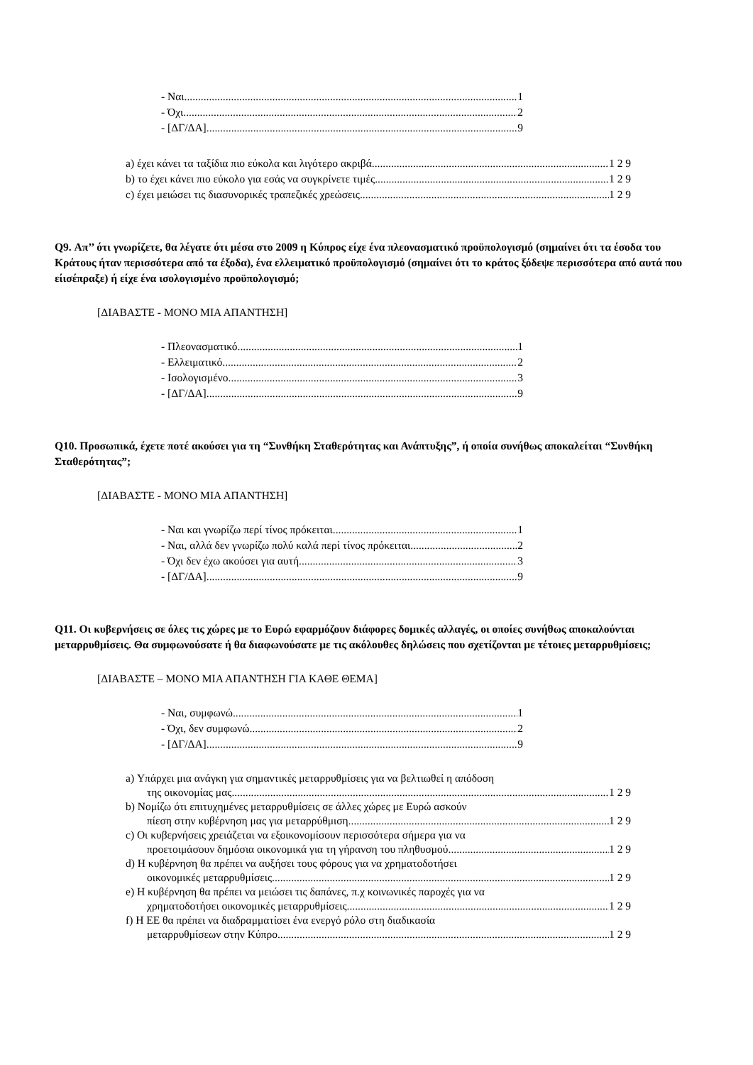- Ναι 1
- Όχι 2
- [ΔΓ/ΔΑ] 9
a) έχει κάνει τα ταξίδια πιο εύκολα και λιγότερο ακριβά 1 2 9
b) το έχει κάνει πιο εύκολο για εσάς να συγκρίνετε τιμές 1 2 9
c) έχει μειώσει τις διασυνορικές τραπεζικές χρεώσεις 1 2 9
Q9. Απ’’ ότι γνωρίζετε, θα λέγατε ότι μέσα στο 2009 η Κύπρος είχε ένα πλεονασματικό προϋπολογισμό (σημαίνει ότι τα έσοδα του Κράτους ήταν περισσότερα από τα έξοδα), ένα ελλειματικό προϋπολογισμό (σημαίνει ότι το κράτος ξόδεψε περισσότερα από αυτά που είισέπραξε) ή είχε ένα ισολογισμένο προϋπολογισμό;
[ΔΙΑΒΑΣΤΕ - ΜΟΝΟ ΜΙΑ ΑΠΑΝΤΗΣΗ]
- Πλεονασματικό 1
- Ελλειματικό 2
- Ισολογισμένο 3
- [ΔΓ/ΔΑ] 9
Q10. Προσωπικά, έχετε ποτέ ακούσει για τη “Συνθήκη Σταθερότητας και Ανάπτυξης”, ή οποία συνήθως αποκαλείται “Συνθήκη Σταθερότητας”;
[ΔΙΑΒΑΣΤΕ - ΜΟΝΟ ΜΙΑ ΑΠΑΝΤΗΣΗ]
- Ναι και γνωρίζω περί τίνος πρόκειται 1
- Ναι, αλλά δεν γνωρίζω πολύ καλά περί τίνος πρόκειται 2
- Όχι δεν έχω ακούσει για αυτή 3
- [ΔΓ/ΔΑ] 9
Q11. Οι κυβερνήσεις σε όλες τις χώρες με το Ευρώ εφαρμόζουν διάφορες δομικές αλλαγές, οι οποίες συνήθως αποκαλούνται μεταρρυθμίσεις. Θα συμφωνούσατε ή θα διαφωνούσατε με τις ακόλουθες δηλώσεις που σχετίζονται με τέτοιες μεταρρυθμίσεις;
[ΔΙΑΒΑΣΤΕ – ΜΟΝΟ ΜΙΑ ΑΠΑΝΤΗΣΗ ΓΙΑ ΚΑΘΕ ΘΕΜΑ]
- Ναι, συμφωνώ 1
- Όχι, δεν συμφωνώ 2
- [ΔΓ/ΔΑ] 9
a) Υπάρχει μια ανάγκη για σημαντικές μεταρρυθμίσεις για να βελτιωθεί η απόδοση
της οικονομίας μας. 1 2 9
b) Νομίζω ότι επιτυχημένες μεταρρυθμίσεις σε άλλες χώρες με Ευρώ ασκούν
πίεση στην κυβέρνηση μας για μεταρρύθμιση. 1 2 9
c) Οι κυβερνήσεις χρειάζεται να εξοικονομίσουν περισσότερα σήμερα για να
προετοιμάσουν δημόσια οικονομικά για τη γήρανση του πληθυσμού. 1 2 9
d) Η κυβέρνηση θα πρέπει να αυξήσει τους φόρους για να χρηματοδοτήσει
οικονομικές μεταρρυθμίσεις. 1 2 9
e) Η κυβέρνηση θα πρέπει να μειώσει τις δαπάνες, π.χ κοινωνικές παροχές για να
χρηματοδοτήσει οικονομικές μεταρρυθμίσεις. 1 2 9
f) Η ΕΕ θα πρέπει να διαδραμματίσει ένα ενεργό ρόλο στη διαδικασία
μεταρρυθμίσεων στην Κύπρο 1 2 9